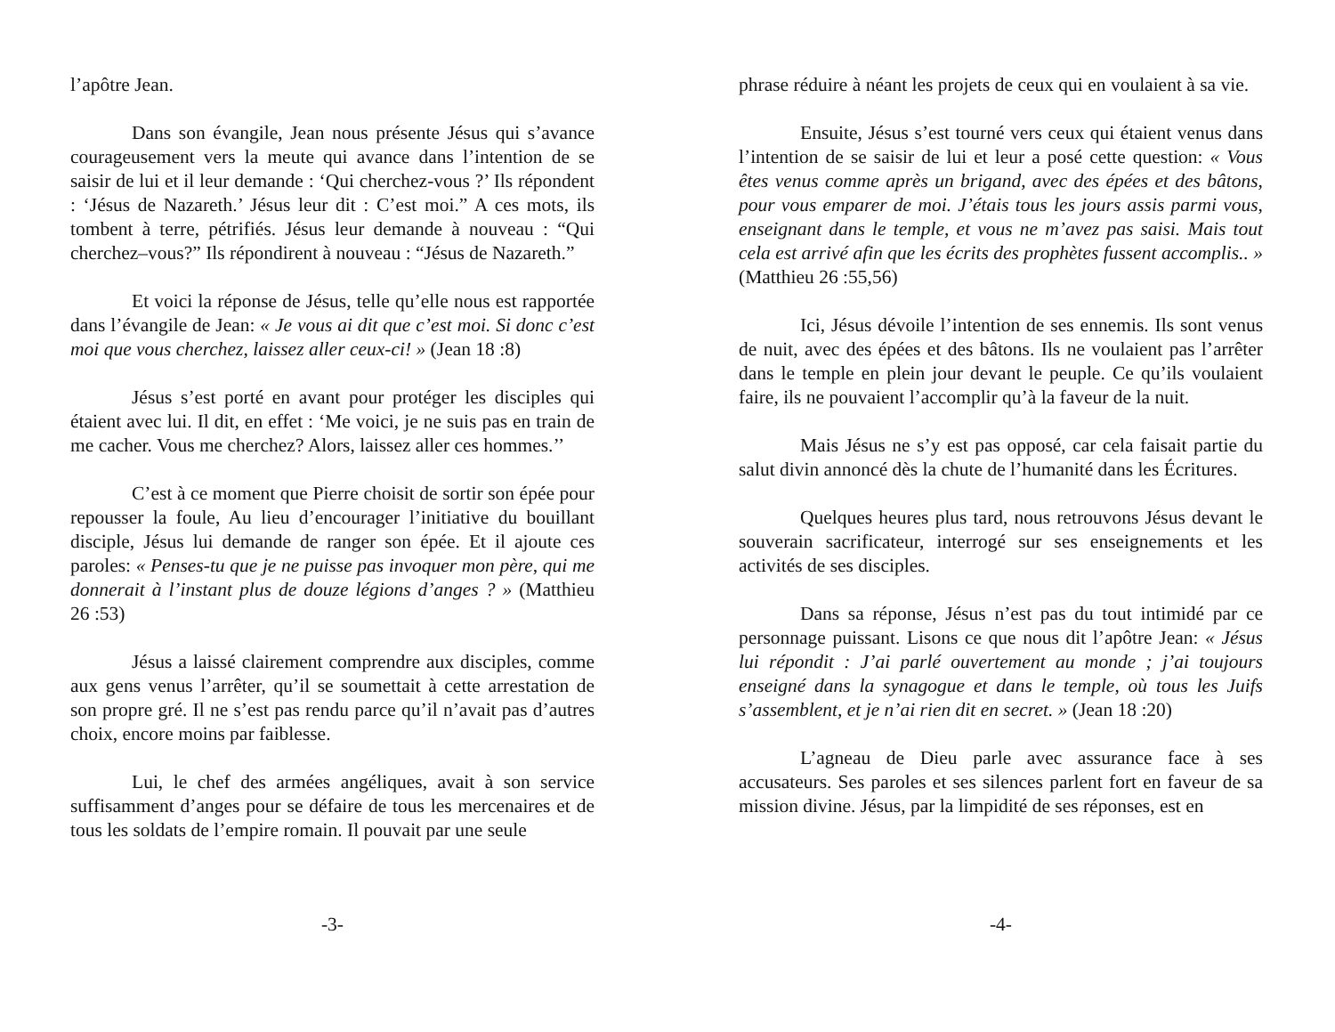l’apôtre Jean.
Dans son évangile, Jean nous présente Jésus qui s’avance courageusement vers la meute qui avance dans l’intention de se saisir de lui et il leur demande : ‘Qui cherchez-vous ?’ Ils répondent : ‘Jésus de Nazareth.’ Jésus leur dit : C’est moi.” A ces mots, ils tombent à terre, pétrifiés. Jésus leur demande à nouveau : “Qui cherchez–vous?” Ils répondirent à nouveau : “Jésus de Nazareth.”
Et voici la réponse de Jésus, telle qu’elle nous est rapportée dans l’évangile de Jean: « Je vous ai dit que c’est moi. Si donc c’est moi que vous cherchez, laissez aller ceux-ci! » (Jean 18 :8)
Jésus s’est porté en avant pour protéger les disciples qui étaient avec lui. Il dit, en effet : ‘Me voici, je ne suis pas en train de me cacher. Vous me cherchez? Alors, laissez aller ces hommes.’’
C’est à ce moment que Pierre choisit de sortir son épée pour repousser la foule, Au lieu d’encourager l’initiative du bouillant disciple, Jésus lui demande de ranger son épée. Et il ajoute ces paroles: « Penses-tu que je ne puisse pas invoquer mon père, qui me donnerait à l’instant plus de douze légions d’anges ? » (Matthieu 26 :53)
Jésus a laissé clairement comprendre aux disciples, comme aux gens venus l’arrêter, qu’il se soumettait à cette arrestation de son propre gré. Il ne s’est pas rendu parce qu’il n’avait pas d’autres choix, encore moins par faiblesse.
Lui, le chef des armées angéliques, avait à son service suffisamment d’anges pour se défaire de tous les mercenaires et de tous les soldats de l’empire romain. Il pouvait par une seule
-3-
phrase réduire à néant les projets de ceux qui en voulaient à sa vie.
Ensuite, Jésus s’est tourné vers ceux qui étaient venus dans l’intention de se saisir de lui et leur a posé cette question: « Vous êtes venus comme après un brigand, avec des épées et des bâtons, pour vous emparer de moi. J’étais tous les jours assis parmi vous, enseignant dans le temple, et vous ne m’avez pas saisi. Mais tout cela est arrivé afin que les écrits des prophètes fussent accomplis.. » (Matthieu 26 :55,56)
Ici, Jésus dévoile l’intention de ses ennemis. Ils sont venus de nuit, avec des épées et des bâtons. Ils ne voulaient pas l’arrêter dans le temple en plein jour devant le peuple. Ce qu’ils voulaient faire, ils ne pouvaient l’accomplir qu’à la faveur de la nuit.
Mais Jésus ne s’y est pas opposé, car cela faisait partie du salut divin annoncé dès la chute de l’humanité dans les Écritures.
Quelques heures plus tard, nous retrouvons Jésus devant le souverain sacrificateur, interrogé sur ses enseignements et les activités de ses disciples.
Dans sa réponse, Jésus n’est pas du tout intimidé par ce personnage puissant. Lisons ce que nous dit l’apôtre Jean: « Jésus lui répondit : J’ai parlé ouvertement au monde ; j’ai toujours enseigné dans la synagogue et dans le temple, où tous les Juifs s’assemblent, et je n’ai rien dit en secret. » (Jean 18 :20)
L’agneau de Dieu parle avec assurance face à ses accusateurs. Ses paroles et ses silences parlent fort en faveur de sa mission divine. Jésus, par la limpidité de ses réponses, est en
-4-